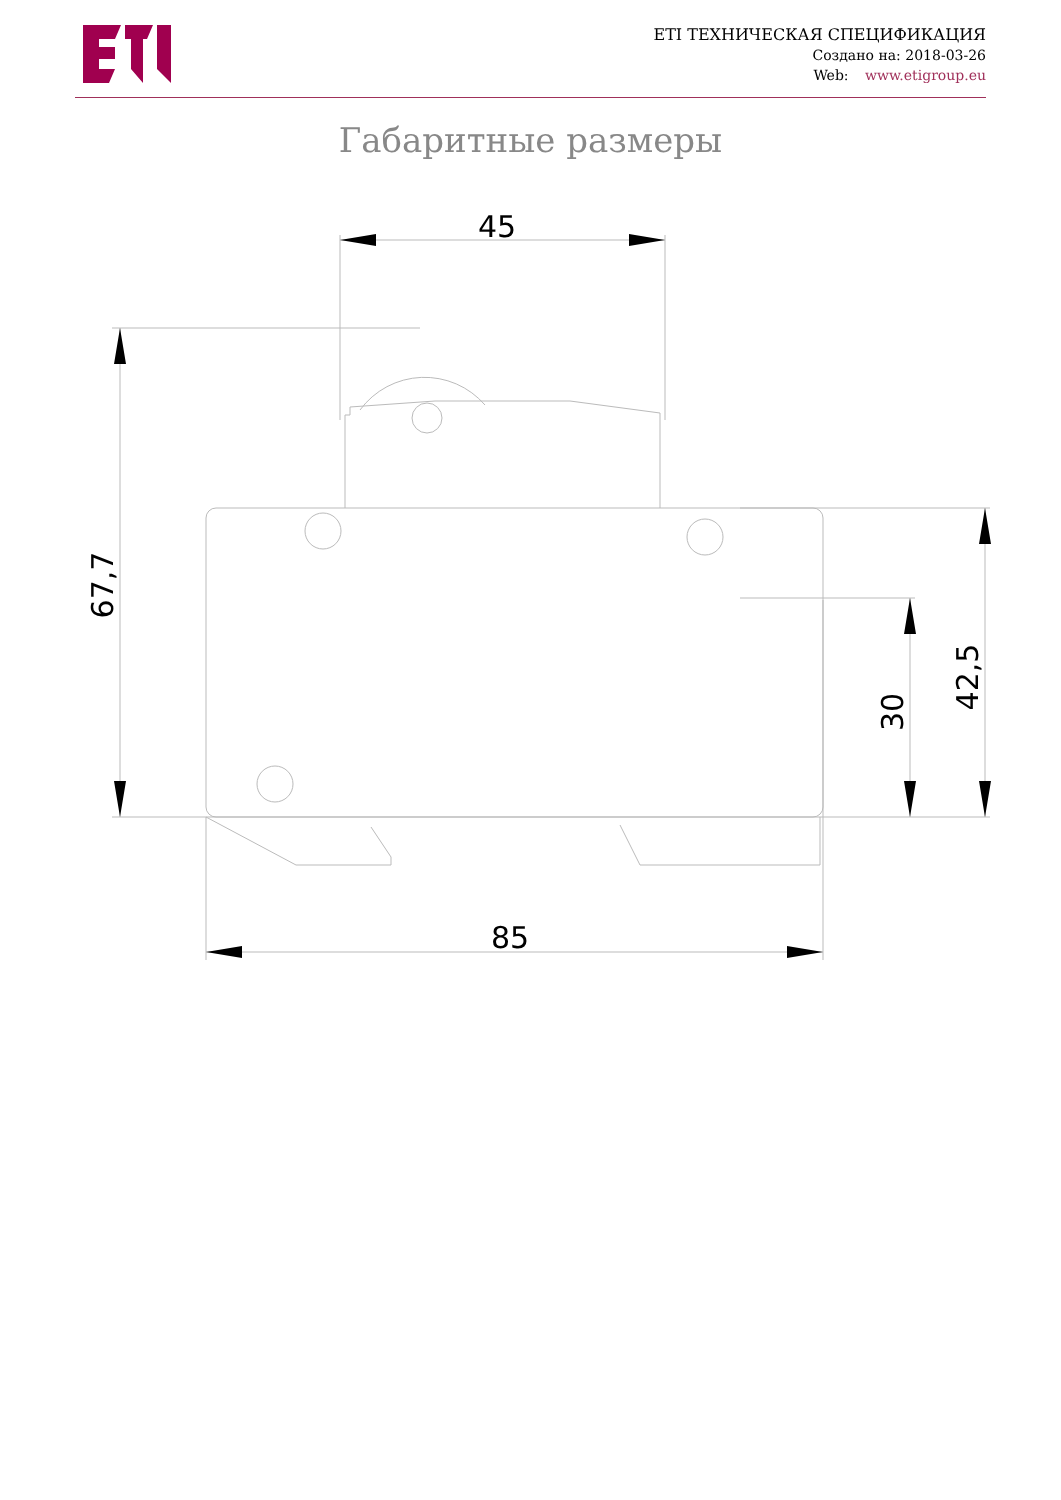ETI ТЕХНИЧЕСКАЯ СПЕЦИФИКАЦИЯ
Создано на: 2018-03-26
Web: www.etigroup.eu
Габаритные размеры
45
85
67,7
30
42,5